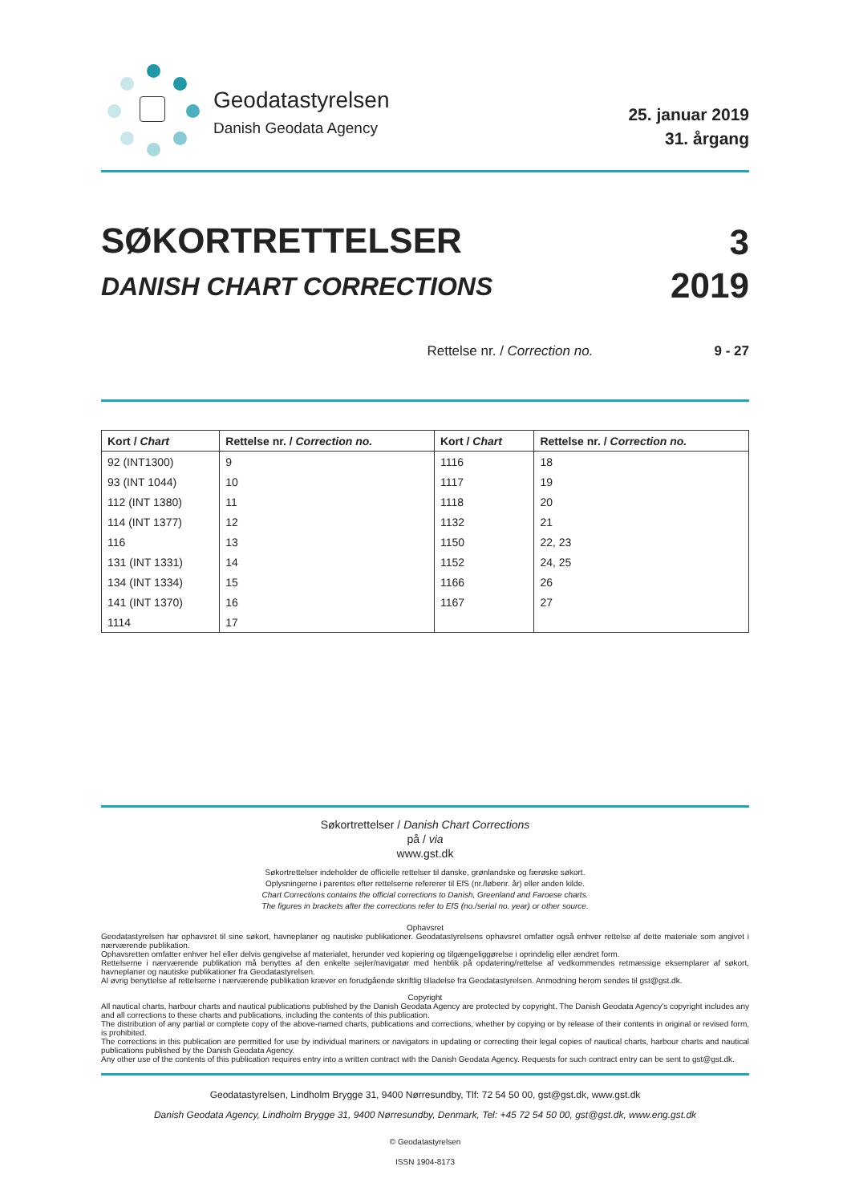Geodatastyrelsen
Danish Geodata Agency
25. januar 2019
31. årgang
SØKORTRETTELSER
DANISH CHART CORRECTIONS
3
2019
Rettelse nr. / Correction no. 9 - 27
| Kort / Chart | Rettelse nr. / Correction no. | Kort / Chart | Rettelse nr. / Correction no. |
| --- | --- | --- | --- |
| 92 (INT1300) | 9 | 1116 | 18 |
| 93 (INT 1044) | 10 | 1117 | 19 |
| 112 (INT 1380) | 11 | 1118 | 20 |
| 114 (INT 1377) | 12 | 1132 | 21 |
| 116 | 13 | 1150 | 22, 23 |
| 131 (INT 1331) | 14 | 1152 | 24, 25 |
| 134 (INT 1334) | 15 | 1166 | 26 |
| 141 (INT 1370) | 16 | 1167 | 27 |
| 1114 | 17 | | |
Søkortrettelser / Danish Chart Corrections
på / via
www.gst.dk
Søkortrettelser indeholder de officielle rettelser til danske, grønlandske og færøske søkort.
Oplysningerne i parentes efter rettelserne refererer til EfS (nr./løbenr. år) eller anden kilde.
Chart Corrections contains the official corrections to Danish, Greenland and Faroese charts.
The figures in brackets after the corrections refer to EfS (no./serial no. year) or other source.
Ophavsret
Geodatastyrelsen har ophavsret til sine søkort, havneplaner og nautiske publikationer. Geodatastyrelsens ophavsret omfatter også enhver rettelse af dette materiale som angivet i nærværende publikation.
Ophavsretten omfatter enhver hel eller delvis gengivelse af materialet, herunder ved kopiering og tilgængeliggørelse i oprindelig eller ændret form.
Rettelserne i nærværende publikation må benyttes af den enkelte sejler/navigatør med henblik på opdatering/rettelse af vedkommendes retmæssige eksemplarer af søkort, havneplaner og nautiske publikationer fra Geodatastyrelsen.
Al øvrig benyttelse af rettelserne i nærværende publikation kræver en forudgående skriftlig tilladelse fra Geodatastyrelsen. Anmodning herom sendes til gst@gst.dk.
Copyright
All nautical charts, harbour charts and nautical publications published by the Danish Geodata Agency are protected by copyright. The Danish Geodata Agency's copyright includes any and all corrections to these charts and publications, including the contents of this publication.
The distribution of any partial or complete copy of the above-named charts, publications and corrections, whether by copying or by release of their contents in original or revised form, is prohibited.
The corrections in this publication are permitted for use by individual mariners or navigators in updating or correcting their legal copies of nautical charts, harbour charts and nautical publications published by the Danish Geodata Agency.
Any other use of the contents of this publication requires entry into a written contract with the Danish Geodata Agency. Requests for such contract entry can be sent to gst@gst.dk.
Geodatastyrelsen, Lindholm Brygge 31, 9400 Nørresundby, Tlf: 72 54 50 00, gst@gst.dk, www.gst.dk
Danish Geodata Agency, Lindholm Brygge 31, 9400 Nørresundby, Denmark, Tel: +45 72 54 50 00, gst@gst.dk, www.eng.gst.dk
© Geodatastyrelsen
ISSN 1904-8173